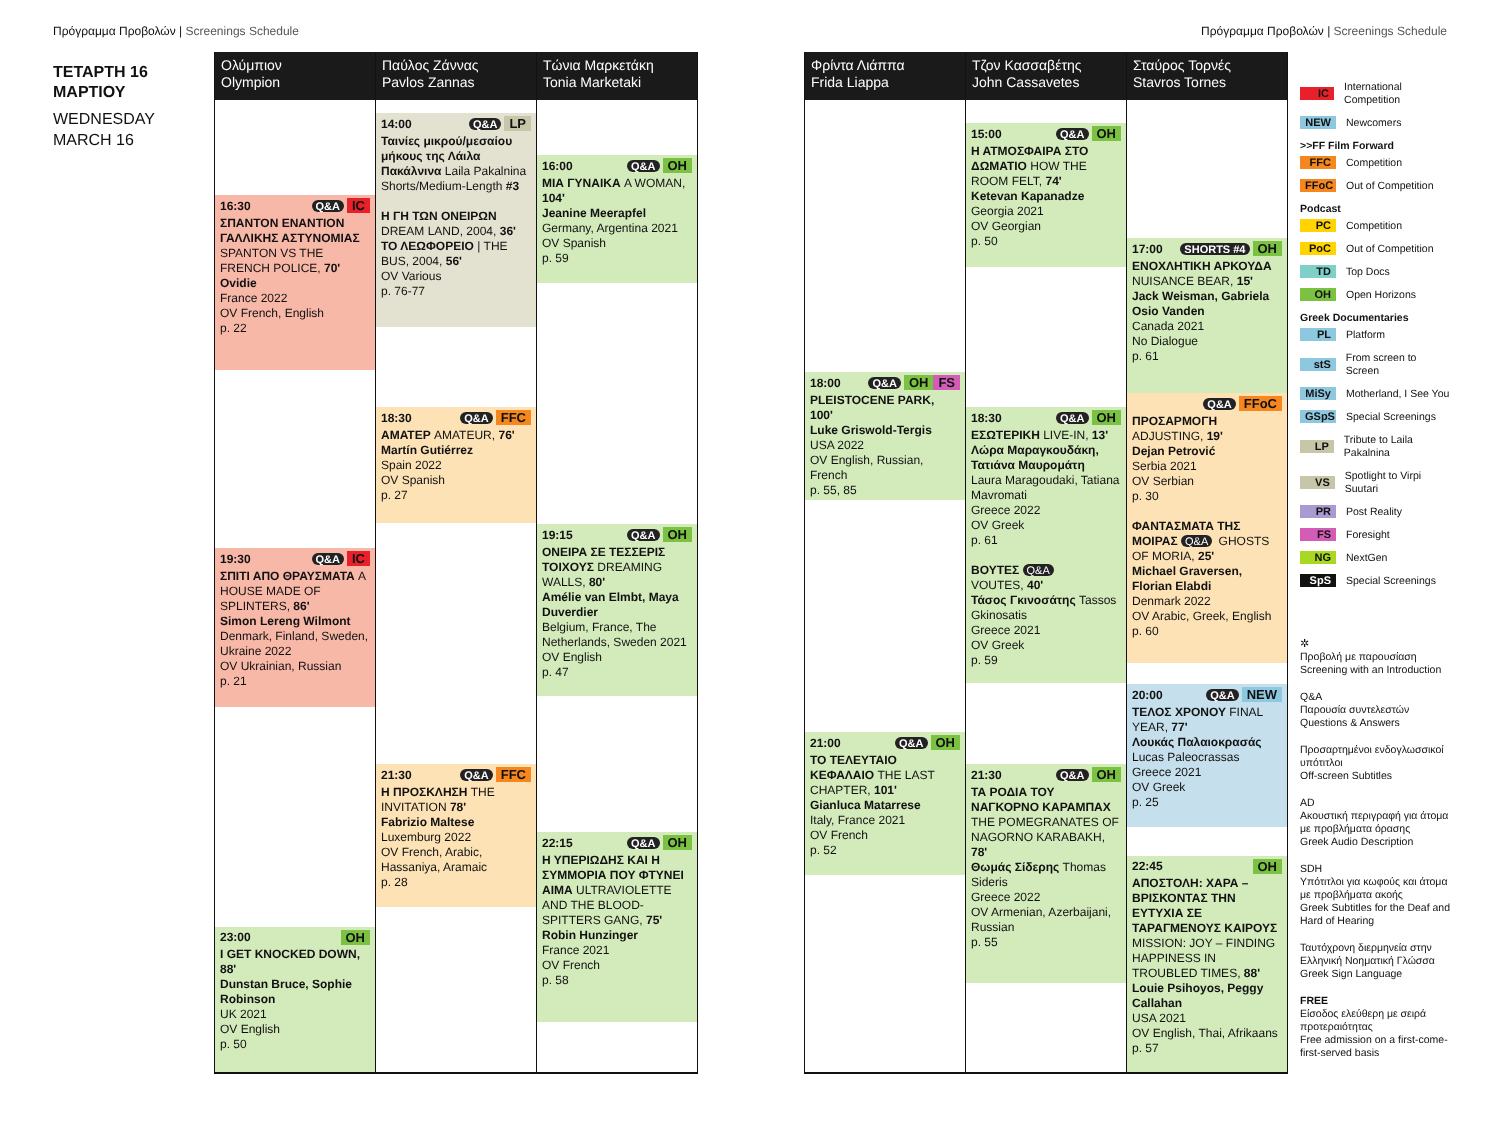Πρόγραμμα Προβολών | Screenings Schedule
Πρόγραμμα Προβολών | Screenings Schedule
ΤΕΤΑΡΤΗ 16
ΜΑΡΤΙΟΥ
WEDNESDAY
MARCH 16
Ολύμπιον
Olympion
16:30 Q&A IC
ΣΠΑΝΤΟΝ ΕΝΑΝΤΙΟΝ ΓΑΛΛΙΚΗΣ ΑΣΤΥΝΟΜΙΑΣ SPANTON VS THE FRENCH POLICE, 70'
Ovidie
France 2022
OV French, English
p. 22
19:30 Q&A IC
ΣΠΙΤΙ ΑΠΟ ΘΡΑΥΣΜΑΤΑ A HOUSE MADE OF SPLINTERS, 86'
Simon Lereng Wilmont
Denmark, Finland, Sweden, Ukraine 2022
OV Ukrainian, Russian
p. 21
23:00 OH
I GET KNOCKED DOWN, 88'
Dunstan Bruce, Sophie Robinson
UK 2021
OV English
p. 50
Παύλος Ζάννας
Pavlos Zannas
14:00 Q&A LP
Ταινίες μικρού/μεσαίου μήκους της Λάιλα Πακάλνινα Laila Pakalnina Shorts/Medium-Length #3
Η ΓΗ ΤΩΝ ΟΝΕΙΡΩΝ DREAM LAND, 2004, 36'
ΤΟ ΛΕΩΦΟΡΕΙΟ | THE BUS, 2004, 56'
OV Various
p. 76-77
18:30 Q&A FFC
ΑΜΑΤΕΡ AMATEUR, 76'
Martín Gutiérrez
Spain 2022
OV Spanish
p. 27
21:30 Q&A FFC
Η ΠΡΟΣΚΛΗΣΗ THE INVITATION 78'
Fabrizio Maltese
Luxemburg 2022
OV French, Arabic, Hassaniya, Aramaic
p. 28
Τώνια Μαρκετάκη
Tonia Marketaki
16:00 Q&A OH
ΜΙΑ ΓΥΝΑΙΚΑ A WOMAN, 104'
Jeanine Meerapfel
Germany, Argentina 2021
OV Spanish
p. 59
19:15 Q&A OH
ΟΝΕΙΡΑ ΣΕ ΤΕΣΣΕΡΙΣ ΤΟΙΧΟΥΣ DREAMING WALLS, 80'
Amélie van Elmbt, Maya Duverdier
Belgium, France, The Netherlands, Sweden 2021
OV English
p. 47
22:15 Q&A OH
Η ΥΠΕΡΙΩΔΗΣ ΚΑΙ Η ΣΥΜΜΟΡΙΑ ΠΟΥ ΦΤΥΝΕΙ ΑΙΜΑ ULTRAVIOLETTE AND THE BLOOD-SPITTERS GANG, 75'
Robin Hunzinger
France 2021
OV French
p. 58
Φρίντα Λιάππα
Frida Liappa
18:00 Q&A OH FS
PLEISTOCENE PARK, 100'
Luke Griswold-Tergis
USA 2022
OV English, Russian, French
p. 55, 85
21:00 Q&A OH
ΤΟ ΤΕΛΕΥΤΑΙΟ ΚΕΦΑΛΑΙΟ THE LAST CHAPTER, 101'
Gianluca Matarrese
Italy, France 2021
OV French
p. 52
Τζον Κασσαβέτης
John Cassavetes
15:00 Q&A OH
Η ΑΤΜΟΣΦΑΙΡΑ ΣΤΟ ΔΩΜΑΤΙΟ HOW THE ROOM FELT, 74'
Ketevan Kapanadze
Georgia 2021
OV Georgian
p. 50
18:30 Q&A OH
ΕΣΩΤΕΡΙΚΗ LIVE-IN, 13'
Λώρα Μαραγκουδάκη, Τατιάνα Μαυρομάτη
Laura Maragoudaki, Tatiana Mavromati
Greece 2022
OV Greek
p. 61
ΒΟΥΤΕΣ Q&A
VOUTES, 40'
Τάσος Γκινοσάτης Tassos Gkinosatis
Greece 2021
OV Greek
p. 59
21:30 Q&A OH
ΤΑ ΡΟΔΙΑ ΤΟΥ ΝΑΓΚΟΡΝΟ ΚΑΡΑΜΠΑΧ THE POMEGRANATES OF NAGORNO KARABAKH, 78'
Θωμάς Σίδερης Thomas Sideris
Greece 2022
OV Armenian, Azerbaijani, Russian
p. 55
Σταύρος Τορνές
Stavros Tornes
17:00 SHORTS #4 OH
ΕΝΟΧΛΗΤΙΚΗ ΑΡΚΟΥΔΑ NUISANCE BEAR, 15'
Jack Weisman, Gabriela Osio Vanden
Canada 2021
No Dialogue
p. 61
Q&A FFoC
ΠΡΟΣΑΡΜΟΓΗ ADJUSTING, 19'
Dejan Petrović
Serbia 2021
OV Serbian
p. 30
ΦΑΝΤΑΣΜΑΤΑ ΤΗΣ ΜΟΙΡΑΣ Q&A GHOSTS OF MORIA, 25'
Michael Graversen, Florian Elabdi
Denmark 2022
OV Arabic, Greek, English
p. 60
20:00 Q&A NEW
ΤΕΛΟΣ ΧΡΟΝΟΥ FINAL YEAR, 77'
Λουκάς Παλαιοκρασάς
Lucas Paleocrassas
Greece 2021
OV Greek
p. 25
22:45 OH
ΑΠΟΣΤΟΛΗ: ΧΑΡΑ – ΒΡΙΣΚΟΝΤΑΣ ΤΗΝ ΕΥΤΥΧΙΑ ΣΕ ΤΑΡΑΓΜΕΝΟΥΣ ΚΑΙΡΟΥΣ MISSION: JOY – FINDING HAPPINESS IN TROUBLED TIMES, 88'
Louie Psihoyos, Peggy Callahan
USA 2021
OV English, Thai, Afrikaans
p. 57
IC International Competition
NEW Newcomers
>>FF Film Forward
FFC Competition
FFoC Out of Competition
Podcast
PC Competition
PoC Out of Competition
TD Top Docs
OH Open Horizons
Greek Documentaries
PL Platform
stS From screen to Screen
MiSy Motherland, I See You
GSpS Special Screenings
LP Tribute to Laila Pakalnina
VS Spotlight to Virpi Suutari
PR Post Reality
FS Foresight
NG NextGen
SpS Special Screenings
✲
Προβολή με παρουσίαση
Screening with an Introduction
Q&A
Παρουσία συντελεστών
Questions & Answers
Προσαρτημένοι ενδογλωσσικοί υπότιτλοι
Off-screen Subtitles
AD
Ακουστική περιγραφή για άτομα με προβλήματα όρασης
Greek Audio Description
SDH
Υπότιτλοι για κωφούς και άτομα με προβλήματα ακοής
Greek Subtitles for the Deaf and Hard of Hearing
Ταυτόχρονη διερμηνεία στην Ελληνική Νοηματική Γλώσσα
Greek Sign Language
FREE
Είσοδος ελεύθερη με σειρά προτεραιότητας
Free admission on a first-come-first-served basis